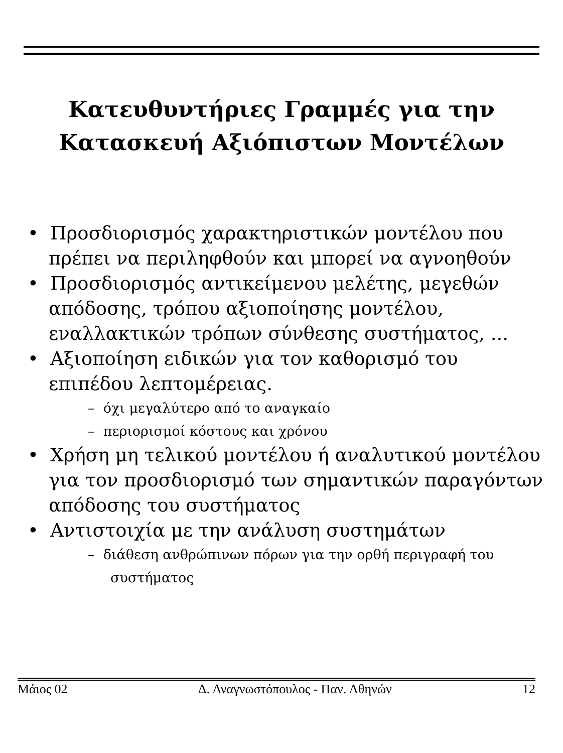Κατευθυντήριες Γραμμές για την
Κατασκευή Αξιόπιστων Μοντέλων
• Προσδιορισμός χαρακτηριστικών μοντέλου που πρέπει να περιληφθούν και μπορεί να αγνοηθούν
• Προσδιορισμός αντικείμενου μελέτης, μεγεθών απόδοσης, τρόπου αξιοποίησης μοντέλου, εναλλακτικών τρόπων σύνθεσης συστήματος, ...
• Αξιοποίηση ειδικών για τον καθορισμό του επιπέδου λεπτομέρειας.
– όχι μεγαλύτερο από το αναγκαίο
– περιορισμοί κόστους και χρόνου
• Χρήση μη τελικού μοντέλου ή αναλυτικού μοντέλου για τον προσδιορισμό των σημαντικών παραγόντων απόδοσης του συστήματος
• Αντιστοιχία με την ανάλυση συστημάτων
– διάθεση ανθρώπινων πόρων για την ορθή περιγραφή του συστήματος
Μάιος 02 Δ. Αναγνωστόπουλος - Παν. Αθηνών 12